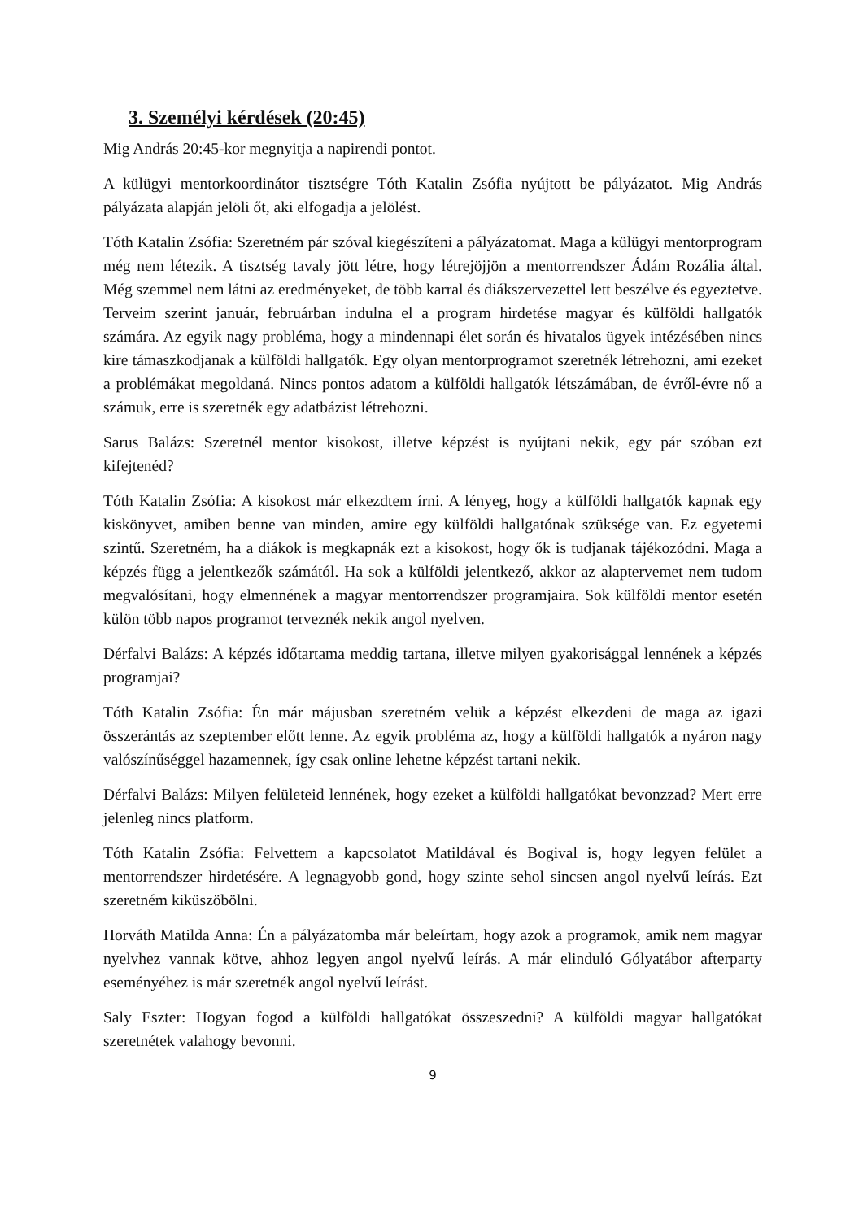3. Személyi kérdések (20:45)
Mig András 20:45-kor megnyitja a napirendi pontot.
A külügyi mentorkoordinátor tisztségre Tóth Katalin Zsófia nyújtott be pályázatot. Mig András pályázata alapján jelöli őt, aki elfogadja a jelölést.
Tóth Katalin Zsófia: Szeretném pár szóval kiegészíteni a pályázatomat. Maga a külügyi mentorprogram még nem létezik. A tisztség tavaly jött létre, hogy létrejöjjön a mentorrendszer Ádám Rozália által. Még szemmel nem látni az eredményeket, de több karral és diákszervezettel lett beszélve és egyeztetve. Terveim szerint január, februárban indulna el a program hirdetése magyar és külföldi hallgatók számára. Az egyik nagy probléma, hogy a mindennapi élet során és hivatalos ügyek intézésében nincs kire támaszkodjanak a külföldi hallgatók. Egy olyan mentorprogramot szeretnék létrehozni, ami ezeket a problémákat megoldaná. Nincs pontos adatom a külföldi hallgatók létszámában, de évről-évre nő a számuk, erre is szeretnék egy adatbázist létrehozni.
Sarus Balázs: Szeretnél mentor kisokost, illetve képzést is nyújtani nekik, egy pár szóban ezt kifejtenéd?
Tóth Katalin Zsófia: A kisokost már elkezdtem írni. A lényeg, hogy a külföldi hallgatók kapnak egy kiskönyvet, amiben benne van minden, amire egy külföldi hallgatónak szüksége van. Ez egyetemi szintű. Szeretném, ha a diákok is megkapnák ezt a kisokost, hogy ők is tudjanak tájékozódni. Maga a képzés függ a jelentkezők számától. Ha sok a külföldi jelentkező, akkor az alaptervemet nem tudom megvalósítani, hogy elmennének a magyar mentorrendszer programjaira. Sok külföldi mentor esetén külön több napos programot terveznék nekik angol nyelven.
Dérfalvi Balázs: A képzés időtartama meddig tartana, illetve milyen gyakorisággal lennének a képzés programjai?
Tóth Katalin Zsófia: Én már májusban szeretném velük a képzést elkezdeni de maga az igazi összerántás az szeptember előtt lenne. Az egyik probléma az, hogy a külföldi hallgatók a nyáron nagy valószínűséggel hazamennek, így csak online lehetne képzést tartani nekik.
Dérfalvi Balázs: Milyen felületeid lennének, hogy ezeket a külföldi hallgatókat bevonzzad? Mert erre jelenleg nincs platform.
Tóth Katalin Zsófia: Felvettem a kapcsolatot Matildával és Bogival is, hogy legyen felület a mentorrendszer hirdetésére. A legnagyobb gond, hogy szinte sehol sincsen angol nyelvű leírás. Ezt szeretném kiküszöbölni.
Horváth Matilda Anna: Én a pályázatomba már beleírtam, hogy azok a programok, amik nem magyar nyelvhez vannak kötve, ahhoz legyen angol nyelvű leírás. A már elinduló Gólyatábor afterparty eseményéhez is már szeretnék angol nyelvű leírást.
Saly Eszter: Hogyan fogod a külföldi hallgatókat összeszedni? A külföldi magyar hallgatókat szeretnétek valahogy bevonni.
9